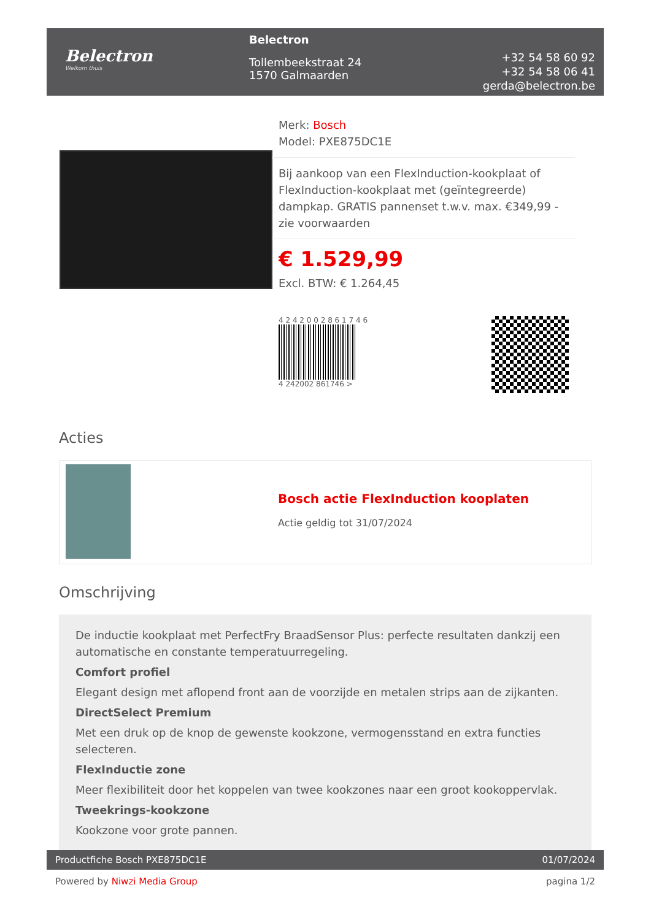Belectron
Welkom thuis
Belectron
Tollembeekstraat 24
1570 Galmaarden
+32 54 58 60 92
+32 54 58 06 41
gerda@belectron.be
Merk: Bosch
Model: PXE875DC1E
Bij aankoop van een FlexInduction-kookplaat of FlexInduction-kookplaat met (geïntegreerde) dampkap. GRATIS pannenset t.w.v. max. €349,99 - zie voorwaarden
€ 1.529,99
Excl. BTW: € 1.264,45
4 2 4 2 0 0 2 8 6 1 7 4 6
4 242002 861746 >
Acties
Bosch actie FlexInduction kooplaten
Actie geldig tot 31/07/2024
Omschrijving
De inductie kookplaat met PerfectFry BraadSensor Plus: perfecte resultaten dankzij een automatische en constante temperatuurregeling.
Comfort profiel
Elegant design met aflopend front aan de voorzijde en metalen strips aan de zijkanten.
DirectSelect Premium
Met een druk op de knop de gewenste kookzone, vermogensstand en extra functies selecteren.
FlexInductie zone
Meer flexibiliteit door het koppelen van twee kookzones naar een groot kookoppervlak.
Tweekrings-kookzone
Kookzone voor grote pannen.
Productfiche Bosch PXE875DC1E 01/07/2024
Powered by Niwzi Media Group pagina 1/2